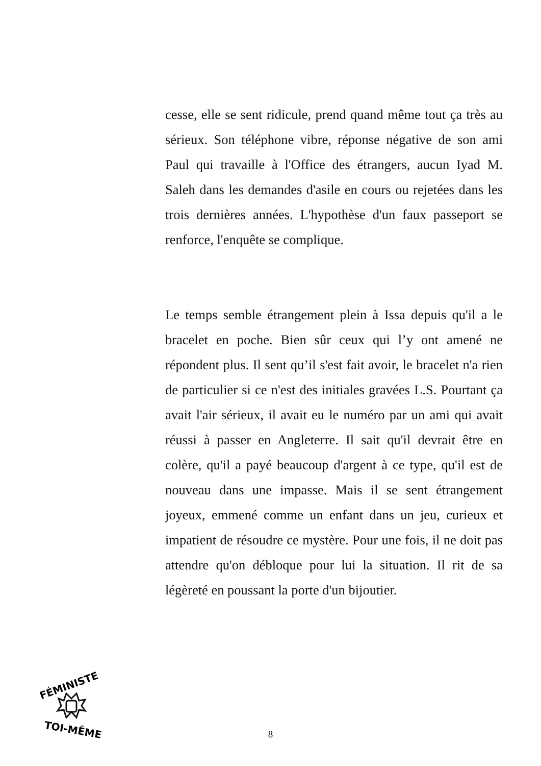cesse, elle se sent ridicule, prend quand même tout ça très au sérieux. Son téléphone vibre, réponse négative de son ami Paul qui travaille à l'Office des étrangers, aucun Iyad M. Saleh dans les demandes d'asile en cours ou rejetées dans les trois dernières années. L'hypothèse d'un faux passeport se renforce, l'enquête se complique.
Le temps semble étrangement plein à Issa depuis qu'il a le bracelet en poche. Bien sûr ceux qui l’y ont amené ne répondent plus. Il sent qu’il s'est fait avoir, le bracelet n'a rien de particulier si ce n'est des initiales gravées L.S. Pourtant ça avait l'air sérieux, il avait eu le numéro par un ami qui avait réussi à passer en Angleterre. Il sait qu'il devrait être en colère, qu'il a payé beaucoup d'argent à ce type, qu'il est de nouveau dans une impasse. Mais il se sent étrangement joyeux, emmené comme un enfant dans un jeu, curieux et impatient de résoudre ce mystère. Pour une fois, il ne doit pas attendre qu'on débloque pour lui la situation. Il rit de sa légèreté en poussant la porte d'un bijoutier.
FÉMINISTE
TOI-MÊME
8